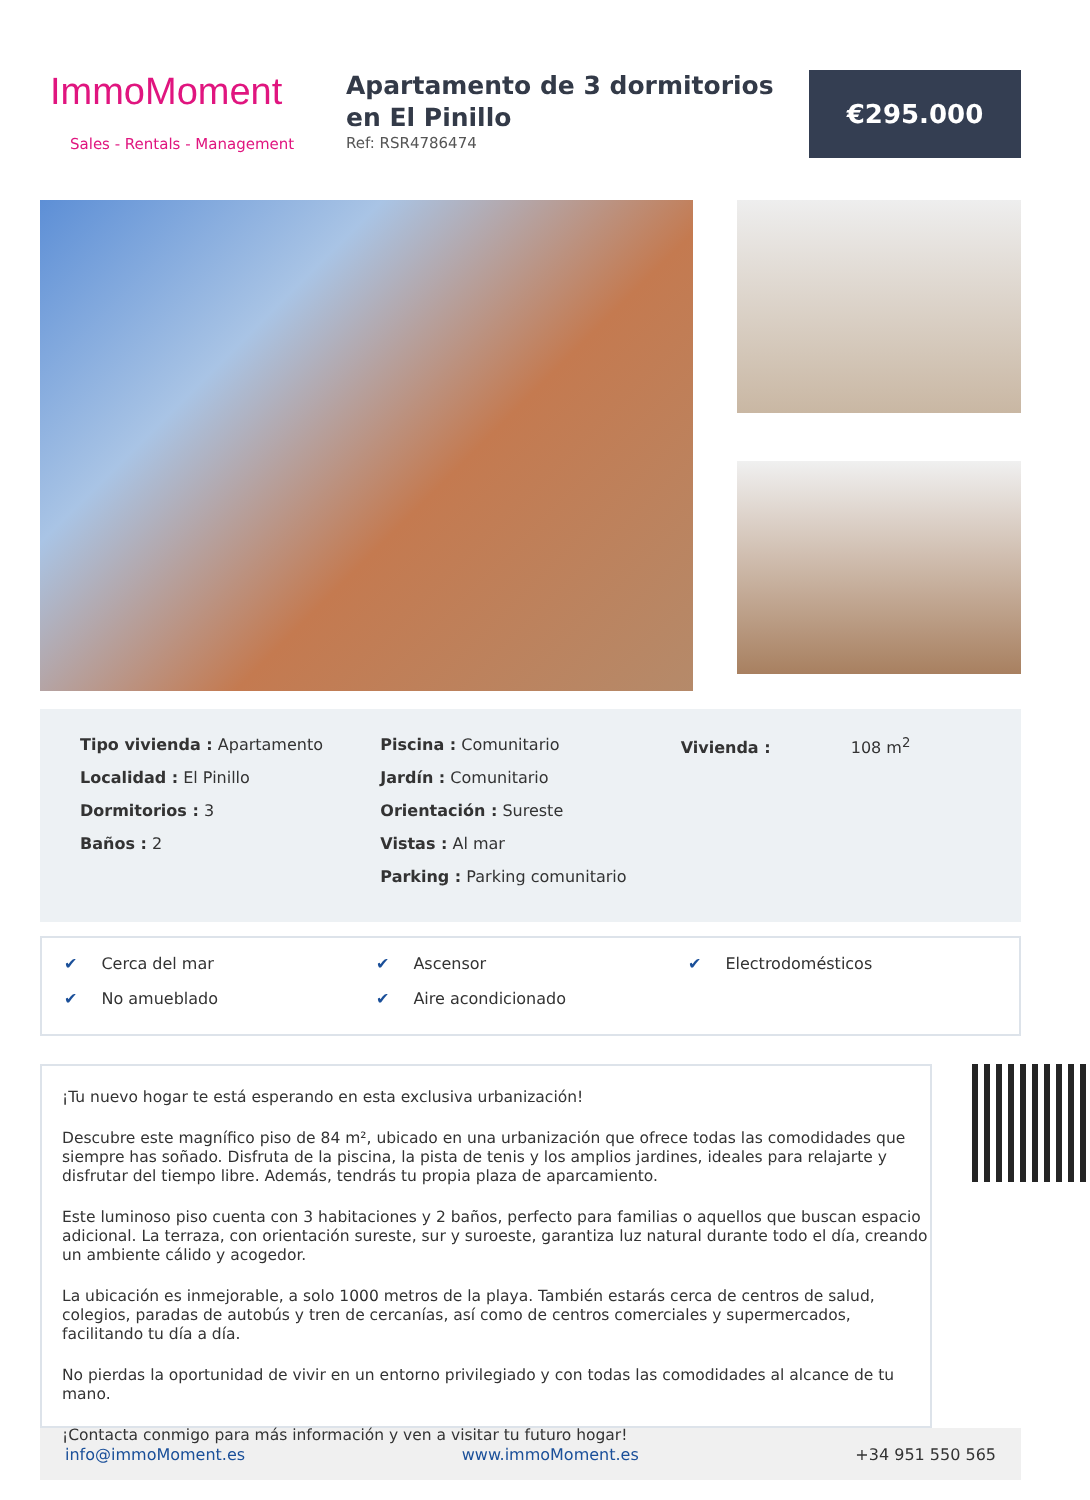ImmoMoment
Sales - Rentals - Management
Apartamento de 3 dormitorios en El Pinillo
Ref: RSR4786474
€295.000
Tipo vivienda : Apartamento
Localidad : El Pinillo
Dormitorios : 3
Baños : 2
Piscina : Comunitario
Jardín : Comunitario
Orientación : Sureste
Vistas : Al mar
Parking : Parking comunitario
Vivienda : 108 m<sup>2</sup>
✔ Cerca del mar
✔ Ascensor
✔ Electrodomésticos
✔ No amueblado
✔ Aire acondicionado
¡Tu nuevo hogar te está esperando en esta exclusiva urbanización!
Descubre este magnífico piso de 84 m², ubicado en una urbanización que ofrece todas las comodidades que siempre has soñado. Disfruta de la piscina, la pista de tenis y los amplios jardines, ideales para relajarte y disfrutar del tiempo libre. Además, tendrás tu propia plaza de aparcamiento.
Este luminoso piso cuenta con 3 habitaciones y 2 baños, perfecto para familias o aquellos que buscan espacio adicional. La terraza, con orientación sureste, sur y suroeste, garantiza luz natural durante todo el día, creando un ambiente cálido y acogedor.
La ubicación es inmejorable, a solo 1000 metros de la playa. También estarás cerca de centros de salud, colegios, paradas de autobús y tren de cercanías, así como de centros comerciales y supermercados, facilitando tu día a día.
No pierdas la oportunidad de vivir en un entorno privilegiado y con todas las comodidades al alcance de tu mano.
¡Contacta conmigo para más información y ven a visitar tu futuro hogar!
info@immoMoment.es www.immoMoment.es +34 951 550 565